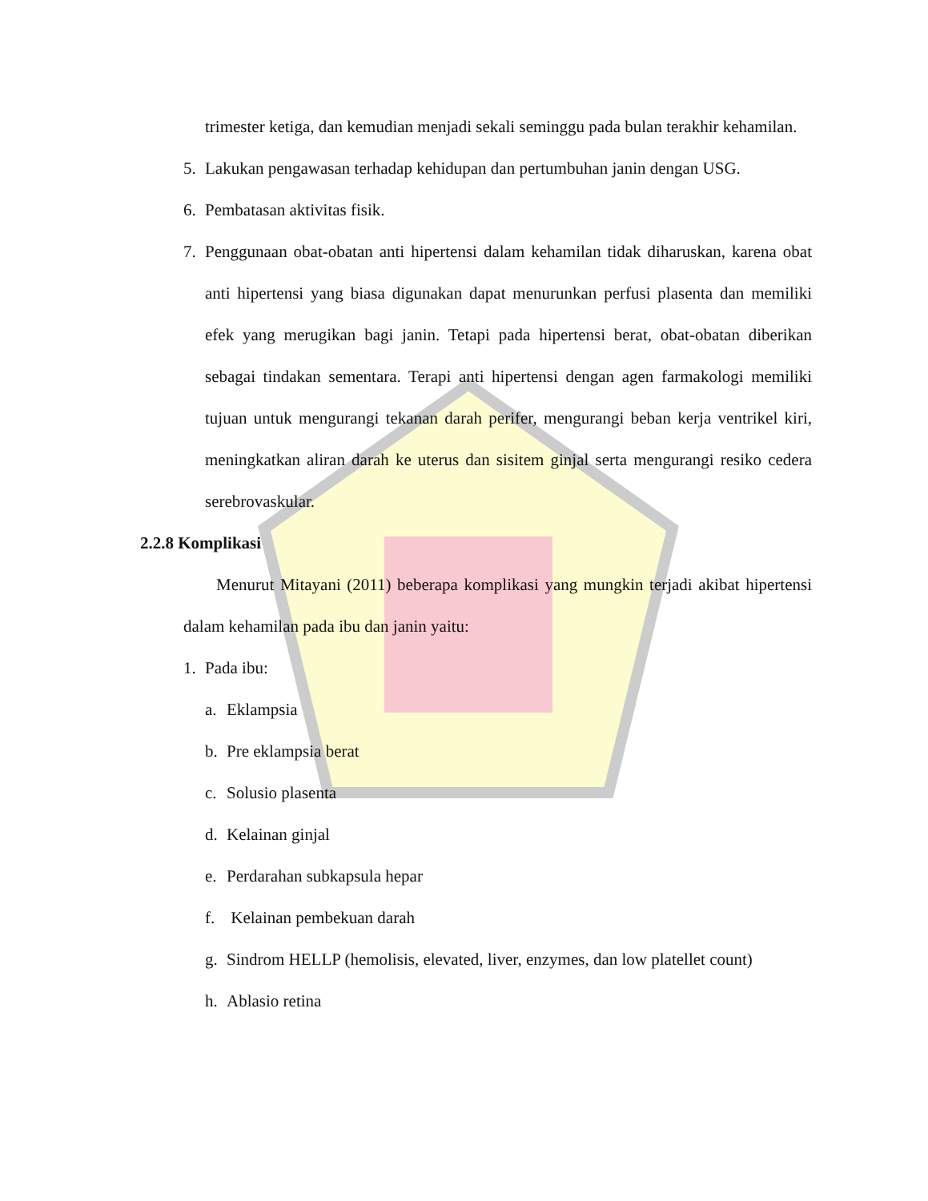trimester ketiga, dan kemudian menjadi sekali seminggu pada bulan terakhir kehamilan.
5. Lakukan pengawasan terhadap kehidupan dan pertumbuhan janin dengan USG.
6. Pembatasan aktivitas fisik.
7. Penggunaan obat-obatan anti hipertensi dalam kehamilan tidak diharuskan, karena obat anti hipertensi yang biasa digunakan dapat menurunkan perfusi plasenta dan memiliki efek yang merugikan bagi janin. Tetapi pada hipertensi berat, obat-obatan diberikan sebagai tindakan sementara. Terapi anti hipertensi dengan agen farmakologi memiliki tujuan untuk mengurangi tekanan darah perifer, mengurangi beban kerja ventrikel kiri, meningkatkan aliran darah ke uterus dan sisitem ginjal serta mengurangi resiko cedera serebrovaskular.
2.2.8 Komplikasi
Menurut Mitayani (2011) beberapa komplikasi yang mungkin terjadi akibat hipertensi dalam kehamilan pada ibu dan janin yaitu:
1. Pada ibu:
a. Eklampsia
b. Pre eklampsia berat
c. Solusio plasenta
d. Kelainan ginjal
e. Perdarahan subkapsula hepar
f. Kelainan pembekuan darah
g. Sindrom HELLP (hemolisis, elevated, liver, enzymes, dan low platellet count)
h. Ablasio retina